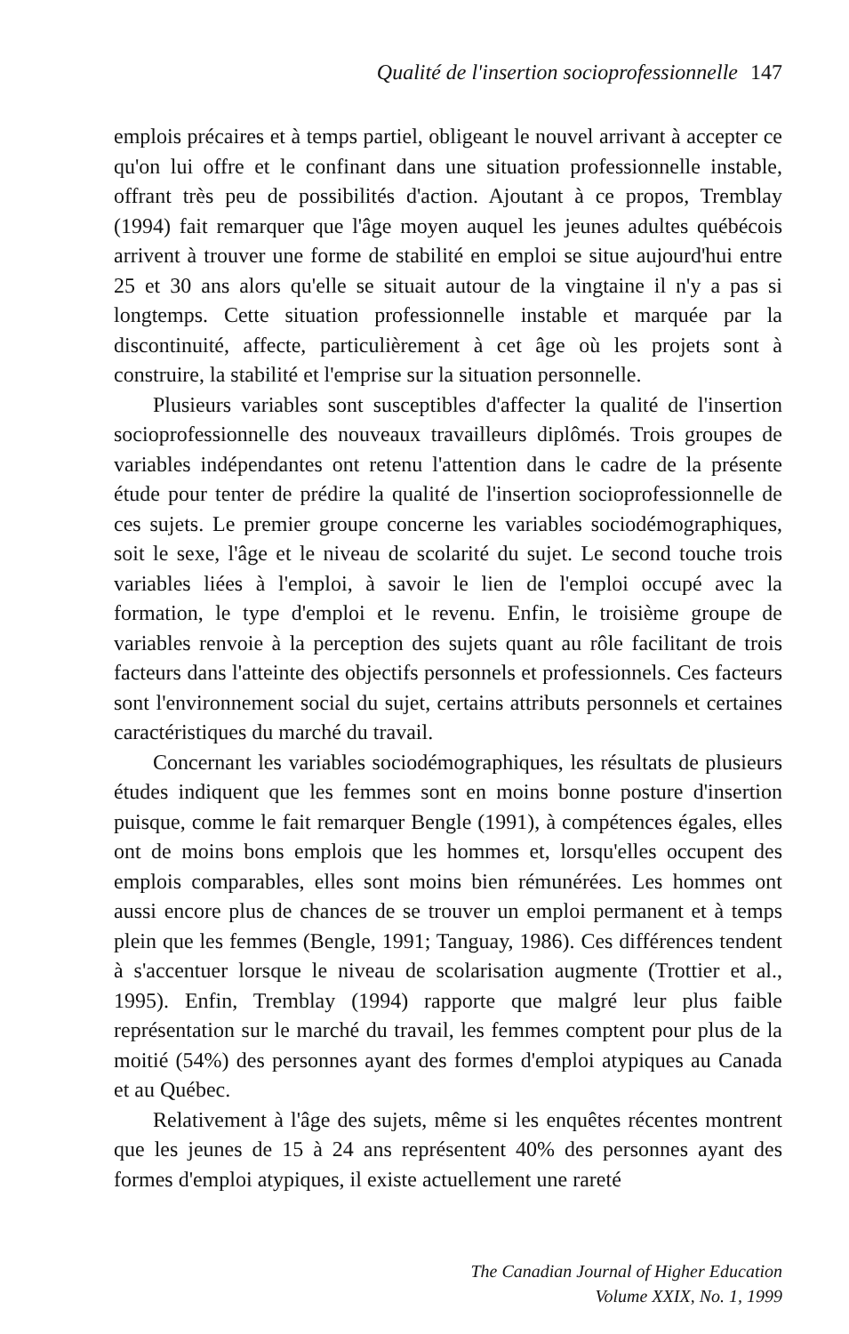Qualité de l'insertion socioprofessionnelle 147
emplois précaires et à temps partiel, obligeant le nouvel arrivant à accepter ce qu'on lui offre et le confinant dans une situation professionnelle instable, offrant très peu de possibilités d'action. Ajoutant à ce propos, Tremblay (1994) fait remarquer que l'âge moyen auquel les jeunes adultes québécois arrivent à trouver une forme de stabilité en emploi se situe aujourd'hui entre 25 et 30 ans alors qu'elle se situait autour de la vingtaine il n'y a pas si longtemps. Cette situation professionnelle instable et marquée par la discontinuité, affecte, particulièrement à cet âge où les projets sont à construire, la stabilité et l'emprise sur la situation personnelle.
Plusieurs variables sont susceptibles d'affecter la qualité de l'insertion socioprofessionnelle des nouveaux travailleurs diplômés. Trois groupes de variables indépendantes ont retenu l'attention dans le cadre de la présente étude pour tenter de prédire la qualité de l'insertion socioprofessionnelle de ces sujets. Le premier groupe concerne les variables sociodémographiques, soit le sexe, l'âge et le niveau de scolarité du sujet. Le second touche trois variables liées à l'emploi, à savoir le lien de l'emploi occupé avec la formation, le type d'emploi et le revenu. Enfin, le troisième groupe de variables renvoie à la perception des sujets quant au rôle facilitant de trois facteurs dans l'atteinte des objectifs personnels et professionnels. Ces facteurs sont l'environnement social du sujet, certains attributs personnels et certaines caractéristiques du marché du travail.
Concernant les variables sociodémographiques, les résultats de plusieurs études indiquent que les femmes sont en moins bonne posture d'insertion puisque, comme le fait remarquer Bengle (1991), à compétences égales, elles ont de moins bons emplois que les hommes et, lorsqu'elles occupent des emplois comparables, elles sont moins bien rémunérées. Les hommes ont aussi encore plus de chances de se trouver un emploi permanent et à temps plein que les femmes (Bengle, 1991; Tanguay, 1986). Ces différences tendent à s'accentuer lorsque le niveau de scolarisation augmente (Trottier et al., 1995). Enfin, Tremblay (1994) rapporte que malgré leur plus faible représentation sur le marché du travail, les femmes comptent pour plus de la moitié (54%) des personnes ayant des formes d'emploi atypiques au Canada et au Québec.
Relativement à l'âge des sujets, même si les enquêtes récentes montrent que les jeunes de 15 à 24 ans représentent 40% des personnes ayant des formes d'emploi atypiques, il existe actuellement une rareté
The Canadian Journal of Higher Education
Volume XXIX, No. 1, 1999